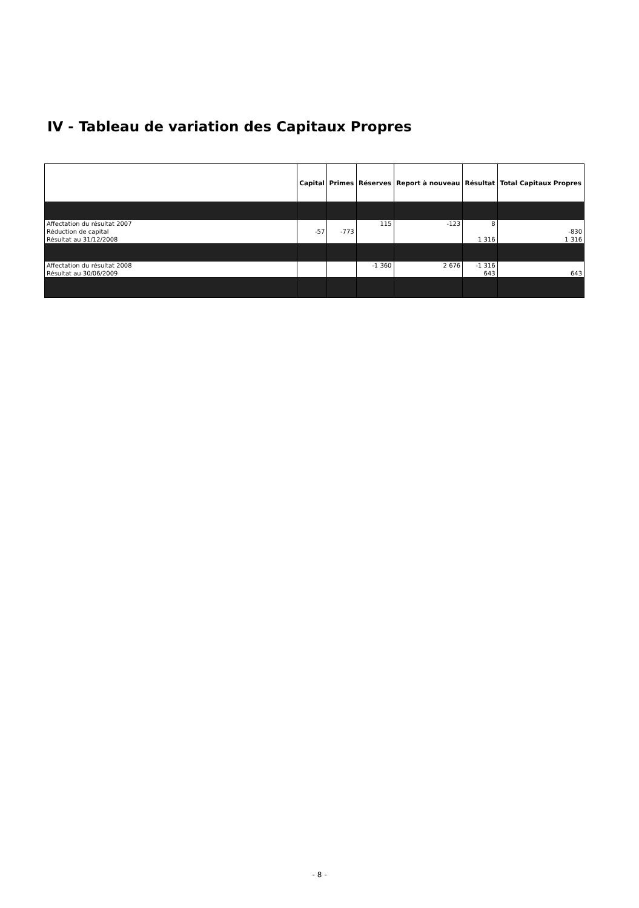IV - Tableau de variation des Capitaux Propres
| | Capital | Primes | Réserves | Report à nouveau | Résultat | Total Capitaux Propres |
| --- | --- | --- | --- | --- | --- | --- |
| Affectation du résultat 2007 | | | 115 | -123 | 8 | |
| Réduction de capital | -57 | -773 | | | | -830 |
| Résultat au 31/12/2008 | | | | | 1 316 | 1 316 |
| Affectation du résultat 2008 | | | -1 360 | 2 676 | -1 316 | |
| Résultat au 30/06/2009 | | | | | 643 | 643 |
- 8 -